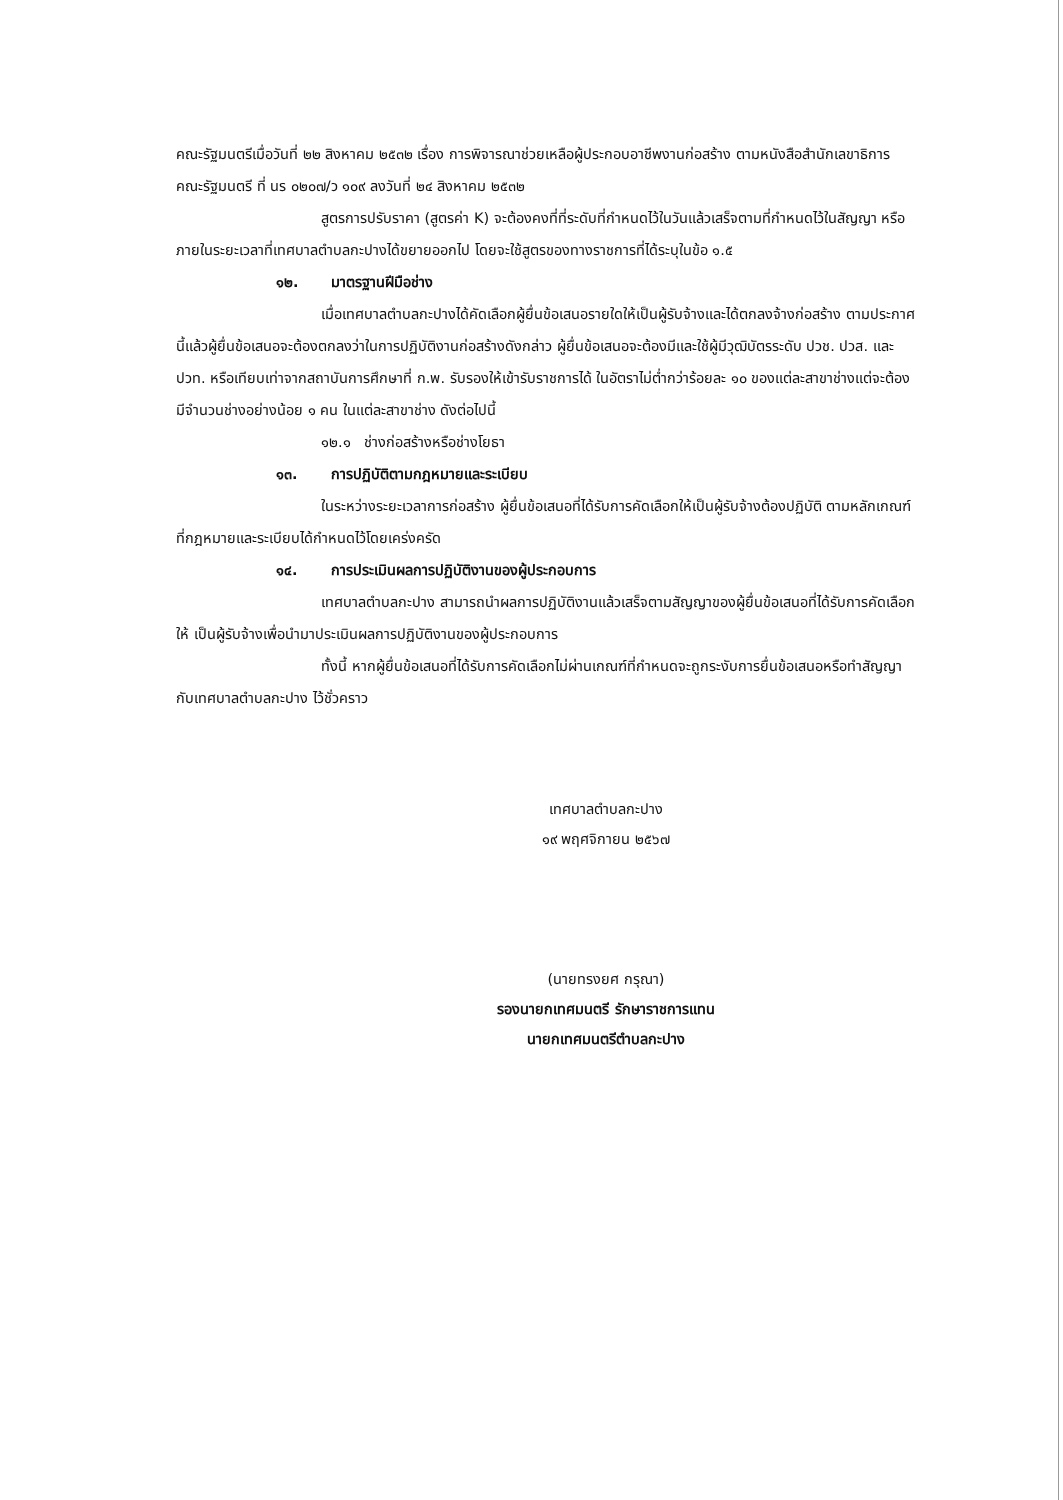คณะรัฐมนตรีเมื่อวันที่ ๒๒ สิงหาคม ๒๕๓๒ เรื่อง การพิจารณาช่วยเหลือผู้ประกอบอาชีพงานก่อสร้าง ตามหนังสือสำนักเลขาธิการคณะรัฐมนตรี ที่ นร ๐๒๐๗/ว ๑๐๙ ลงวันที่ ๒๔ สิงหาคม ๒๕๓๒
สูตรการปรับราคา (สูตรค่า K) จะต้องคงที่ที่ระดับที่กำหนดไว้ในวันแล้วเสร็จตามที่กำหนดไว้ในสัญญา หรือภายในระยะเวลาที่เทศบาลตำบลกะปางได้ขยายออกไป โดยจะใช้สูตรของทางราชการที่ได้ระบุในข้อ ๑.๕
๑๒. มาตรฐานฝีมือช่าง
เมื่อเทศบาลตำบลกะปางได้คัดเลือกผู้ยื่นข้อเสนอรายใดให้เป็นผู้รับจ้างและได้ตกลงจ้างก่อสร้าง ตามประกาศนี้แล้วผู้ยื่นข้อเสนอจะต้องตกลงว่าในการปฏิบัติงานก่อสร้างดังกล่าว ผู้ยื่นข้อเสนอจะต้องมีและใช้ผู้มีวุฒิบัตรระดับ ปวช. ปวส. และปวท. หรือเทียบเท่าจากสถาบันการศึกษาที่ ก.พ. รับรองให้เข้ารับราชการได้ ในอัตราไม่ต่ำกว่าร้อยละ ๑๐ ของแต่ละสาขาช่างแต่จะต้องมีจำนวนช่างอย่างน้อย ๑ คน ในแต่ละสาขาช่าง ดังต่อไปนี้
๑๒.๑ ช่างก่อสร้างหรือช่างโยธา
๑๓. การปฏิบัติตามกฎหมายและระเบียบ
ในระหว่างระยะเวลาการก่อสร้าง ผู้ยื่นข้อเสนอที่ได้รับการคัดเลือกให้เป็นผู้รับจ้างต้องปฏิบัติ ตามหลักเกณฑ์ที่กฎหมายและระเบียบได้กำหนดไว้โดยเคร่งครัด
๑๔. การประเมินผลการปฏิบัติงานของผู้ประกอบการ
เทศบาลตำบลกะปาง สามารถนำผลการปฏิบัติงานแล้วเสร็จตามสัญญาของผู้ยื่นข้อเสนอที่ได้รับการคัดเลือกให้ เป็นผู้รับจ้างเพื่อนำมาประเมินผลการปฏิบัติงานของผู้ประกอบการ
ทั้งนี้ หากผู้ยื่นข้อเสนอที่ได้รับการคัดเลือกไม่ผ่านเกณฑ์ที่กำหนดจะถูกระงับการยื่นข้อเสนอหรือทำสัญญากับเทศบาลตำบลกะปาง ไว้ชั่วคราว
เทศบาลตำบลกะปาง
๑๙ พฤศจิกายน ๒๕๖๗
(นายทรงยศ กรุณา)
รองนายกเทศมนตรี รักษาราชการแทน
นายกเทศมนตรีตำบลกะปาง